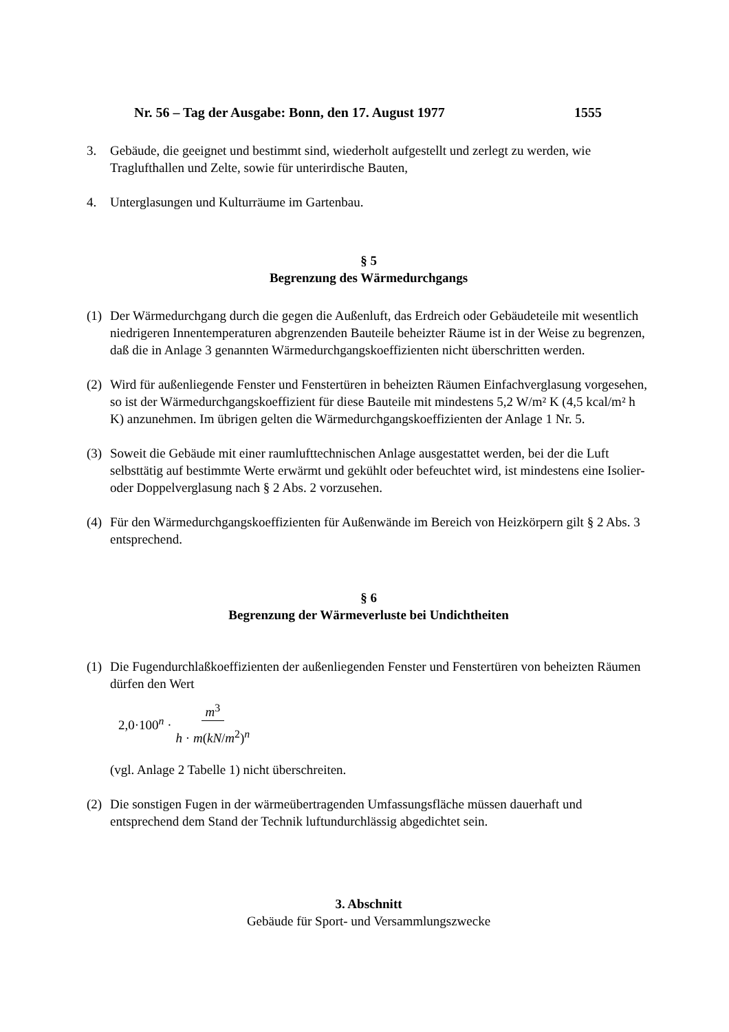Nr. 56 – Tag der Ausgabe: Bonn, den 17. August 1977 1555
3. Gebäude, die geeignet und bestimmt sind, wiederholt aufgestellt und zerlegt zu werden, wie Traglufthallen und Zelte, sowie für unterirdische Bauten,
4. Unterglasungen und Kulturräume im Gartenbau.
§ 5
Begrenzung des Wärmedurchgangs
(1) Der Wärmedurchgang durch die gegen die Außenluft, das Erdreich oder Gebäudeteile mit wesentlich niedrigeren Innentemperaturen abgrenzenden Bauteile beheizter Räume ist in der Weise zu begrenzen, daß die in Anlage 3 genannten Wärmedurchgangskoeffizienten nicht überschritten werden.
(2) Wird für außenliegende Fenster und Fenstertüren in beheizten Räumen Einfachverglasung vorgesehen, so ist der Wärmedurchgangskoeffizient für diese Bauteile mit mindestens 5,2 W/m² K (4,5 kcal/m² h K) anzunehmen. Im übrigen gelten die Wärmedurchgangskoeffizienten der Anlage 1 Nr. 5.
(3) Soweit die Gebäude mit einer raumlufttechnischen Anlage ausgestattet werden, bei der die Luft selbsttätig auf bestimmte Werte erwärmt und gekühlt oder befeuchtet wird, ist mindestens eine Isolier- oder Doppelverglasung nach § 2 Abs. 2 vorzusehen.
(4) Für den Wärmedurchgangskoeffizienten für Außenwände im Bereich von Heizkörpern gilt § 2 Abs. 3 entsprechend.
§ 6
Begrenzung der Wärmeverluste bei Undichtheiten
(1) Die Fugendurchlaßkoeffizienten der außenliegenden Fenster und Fenstertüren von beheizten Räumen dürfen den Wert
2,0·100<sup>n</sup> · m<sup>3</sup> h · m(kN/m<sup>2</sup>)<sup>n</sup>
(vgl. Anlage 2 Tabelle 1) nicht überschreiten.
(2) Die sonstigen Fugen in der wärmeübertragenden Umfassungsfläche müssen dauerhaft und entsprechend dem Stand der Technik luftundurchlässig abgedichtet sein.
3. Abschnitt
Gebäude für Sport- und Versammlungszwecke